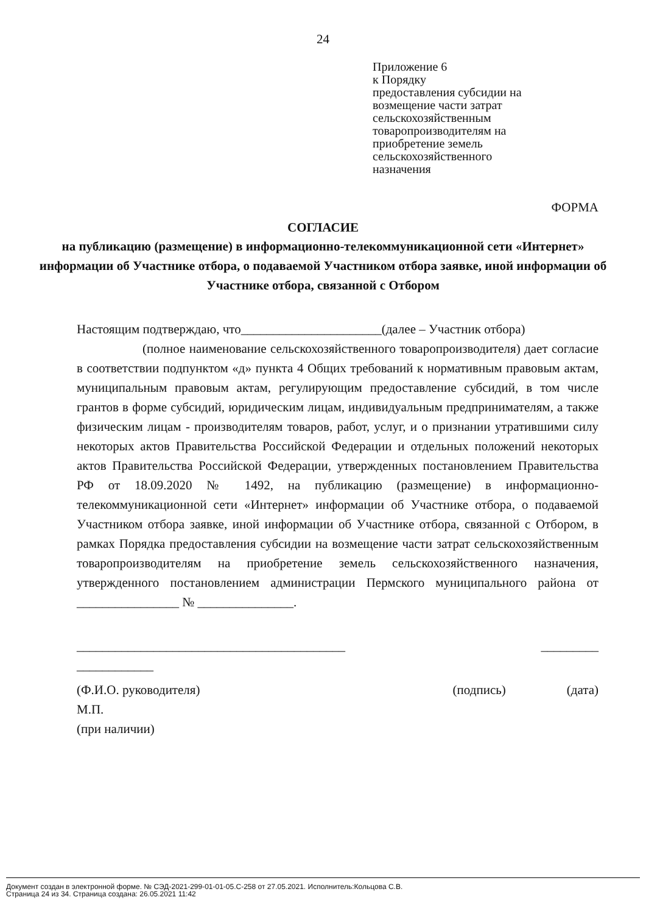24
Приложение 6
к Порядку
предоставления субсидии на
возмещение части затрат
сельскохозяйственным
товаропроизводителям на
приобретение земель
сельскохозяйственного
назначения
ФОРМА
СОГЛАСИЕ
на публикацию (размещение) в информационно-телекоммуникационной сети «Интернет» информации об Участнике отбора, о подаваемой Участником отбора заявке, иной информации об Участнике отбора, связанной с Отбором
Настоящим подтверждаю, что______________________(далее – Участник отбора)
(полное наименование сельскохозяйственного товаропроизводителя) дает согласие в соответствии подпунктом «д» пункта 4 Общих требований к нормативным правовым актам, муниципальным правовым актам, регулирующим предоставление субсидий, в том числе грантов в форме субсидий, юридическим лицам, индивидуальным предпринимателям, а также физическим лицам - производителям товаров, работ, услуг, и о признании утратившими силу некоторых актов Правительства Российской Федерации и отдельных положений некоторых актов Правительства Российской Федерации, утвержденных постановлением Правительства РФ от 18.09.2020 № 1492, на публикацию (размещение) в информационно-телекоммуникационной сети «Интернет» информации об Участнике отбора, о подаваемой Участником отбора заявке, иной информации об Участнике отбора, связанной с Отбором, в рамках Порядка предоставления субсидии на возмещение части затрат сельскохозяйственным товаропроизводителям на приобретение земель сельскохозяйственного назначения, утвержденного постановлением администрации Пермского муниципального района от ________________ № _______________.
__________________________________________ _________
____________
(Ф.И.О. руководителя) (подпись) (дата)
М.П.
(при наличии)
Документ создан в электронной форме. № СЭД-2021-299-01-01-05.С-258 от 27.05.2021. Исполнитель:Кольцова С.В.
Страница 24 из 34. Страница создана: 26.05.2021 11:42